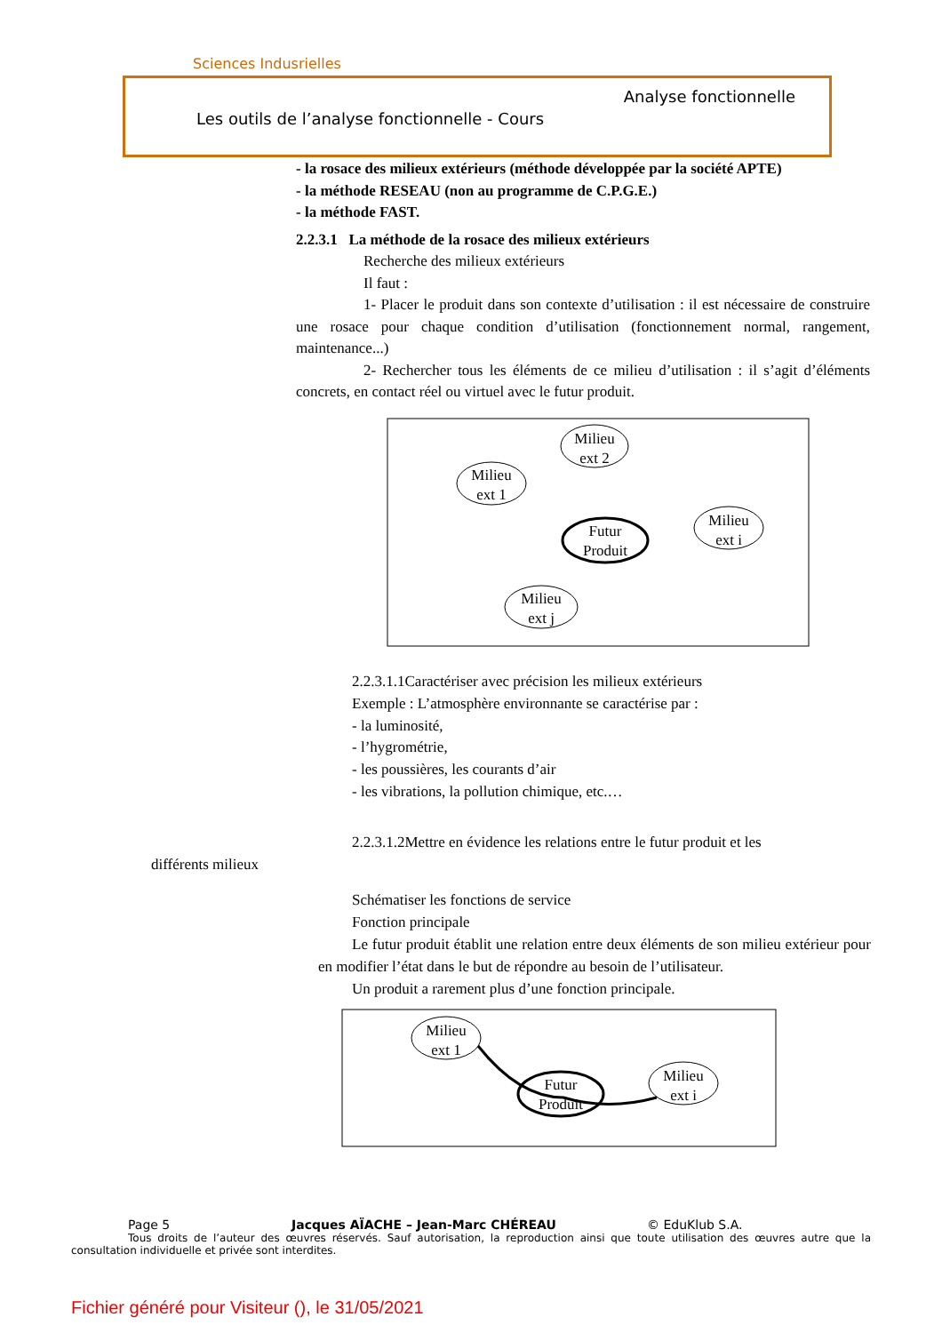Sciences Indusrielles
Analyse fonctionnelle
Les outils de l’analyse fonctionnelle - Cours
- la rosace des milieux extérieurs (méthode développée par la société APTE)
- la méthode RESEAU (non au programme de C.P.G.E.)
- la méthode FAST.
2.2.3.1 La méthode de la rosace des milieux extérieurs
Recherche des milieux extérieurs
Il faut :
1- Placer le produit dans son contexte d’utilisation : il est nécessaire de construire une rosace pour chaque condition d’utilisation (fonctionnement normal, rangement, maintenance...)
2- Rechercher tous les éléments de ce milieu d’utilisation : il s’agit d’éléments concrets, en contact réel ou virtuel avec le futur produit.
Milieu
ext 2
Milieu
ext 1
Futur
Produit
Milieu
ext i
Milieu
ext j
2.2.3.1.1Caractériser avec précision les milieux extérieurs
Exemple : L’atmosphère environnante se caractérise par :
- la luminosité,
- l’hygrométrie,
- les poussières, les courants d’air
- les vibrations, la pollution chimique, etc.…
2.2.3.1.2Mettre en évidence les relations entre le futur produit et les
différents milieux
Schématiser les fonctions de service
Fonction principale
Le futur produit établit une relation entre deux éléments de son milieu extérieur pour en modifier l’état dans le but de répondre au besoin de l’utilisateur.
Un produit a rarement plus d’une fonction principale.
Milieu
ext 1
Futur
Produit
Milieu
ext i
Page 5 Jacques AÏACHE – Jean-Marc CHÉREAU © EduKlub S.A.
Tous droits de l’auteur des œuvres réservés. Sauf autorisation, la reproduction ainsi que toute utilisation des œuvres autre que la consultation individuelle et privée sont interdites.
Fichier généré pour Visiteur (), le 31/05/2021